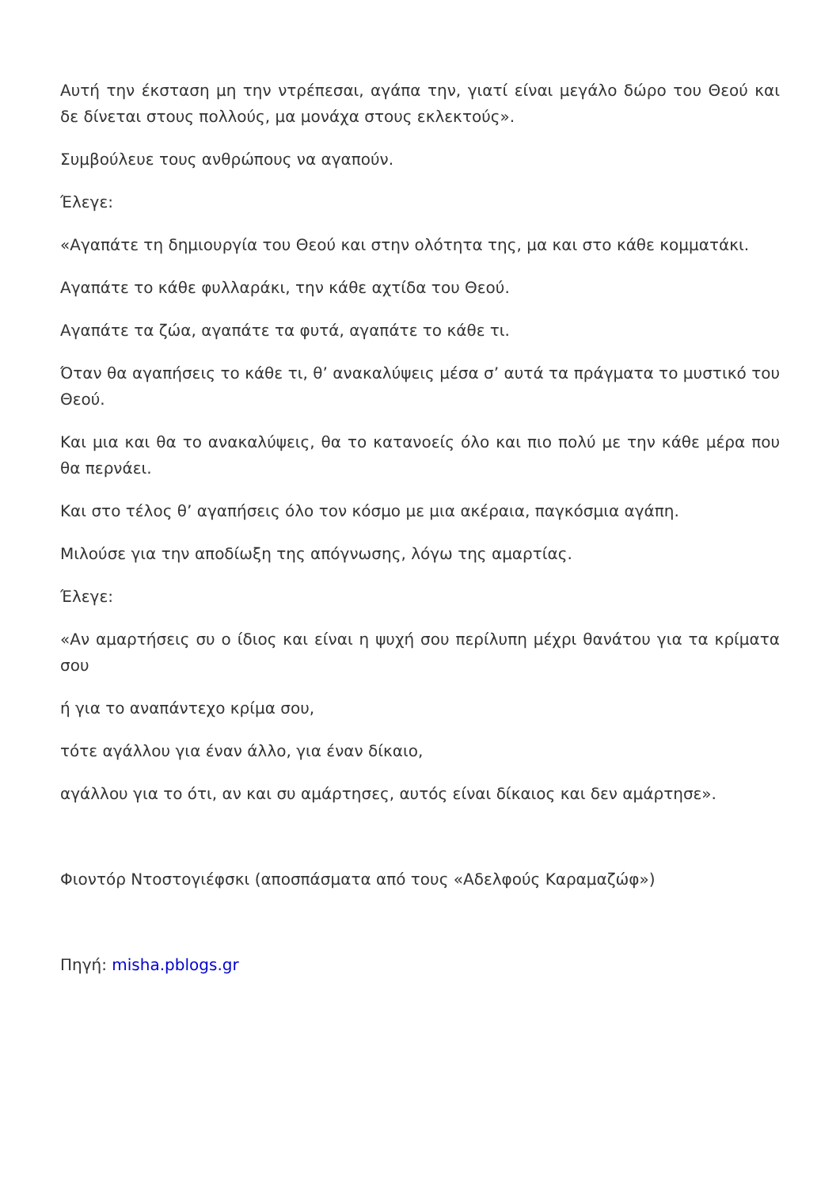Αυτή την έκσταση μη την ντρέπεσαι, αγάπα την, γιατί είναι μεγάλο δώρο του Θεού και δε δίνεται στους πολλούς, μα μονάχα στους εκλεκτούς».
Συμβούλευε τους ανθρώπους να αγαπούν.
Έλεγε:
«Αγαπάτε τη δημιουργία του Θεού και στην ολότητα της, μα και στο κάθε κομματάκι.
Αγαπάτε το κάθε φυλλαράκι, την κάθε αχτίδα του Θεού.
Αγαπάτε τα ζώα, αγαπάτε τα φυτά, αγαπάτε το κάθε τι.
Όταν θα αγαπήσεις το κάθε τι, θ’ ανακαλύψεις μέσα σ’ αυτά τα πράγματα το μυστικό του Θεού.
Και μια και θα το ανακαλύψεις, θα το κατανοείς όλο και πιο πολύ με την κάθε μέρα που θα περνάει.
Και στο τέλος θ’ αγαπήσεις όλο τον κόσμο με μια ακέραια, παγκόσμια αγάπη.
Μιλούσε για την αποδίωξη της απόγνωσης, λόγω της αμαρτίας.
Έλεγε:
«Αν αμαρτήσεις συ ο ίδιος και είναι η ψυχή σου περίλυπη μέχρι θανάτου για τα κρίματα σου
ή για το αναπάντεχο κρίμα σου,
τότε αγάλλου για έναν άλλο, για έναν δίκαιο,
αγάλλου για το ότι, αν και συ αμάρτησες, αυτός είναι δίκαιος και δεν αμάρτησε».
Φιοντόρ Ντοστογιέφσκι (αποσπάσματα από τους «Αδελφούς Καραμαζώφ»)
Πηγή: misha.pblogs.gr